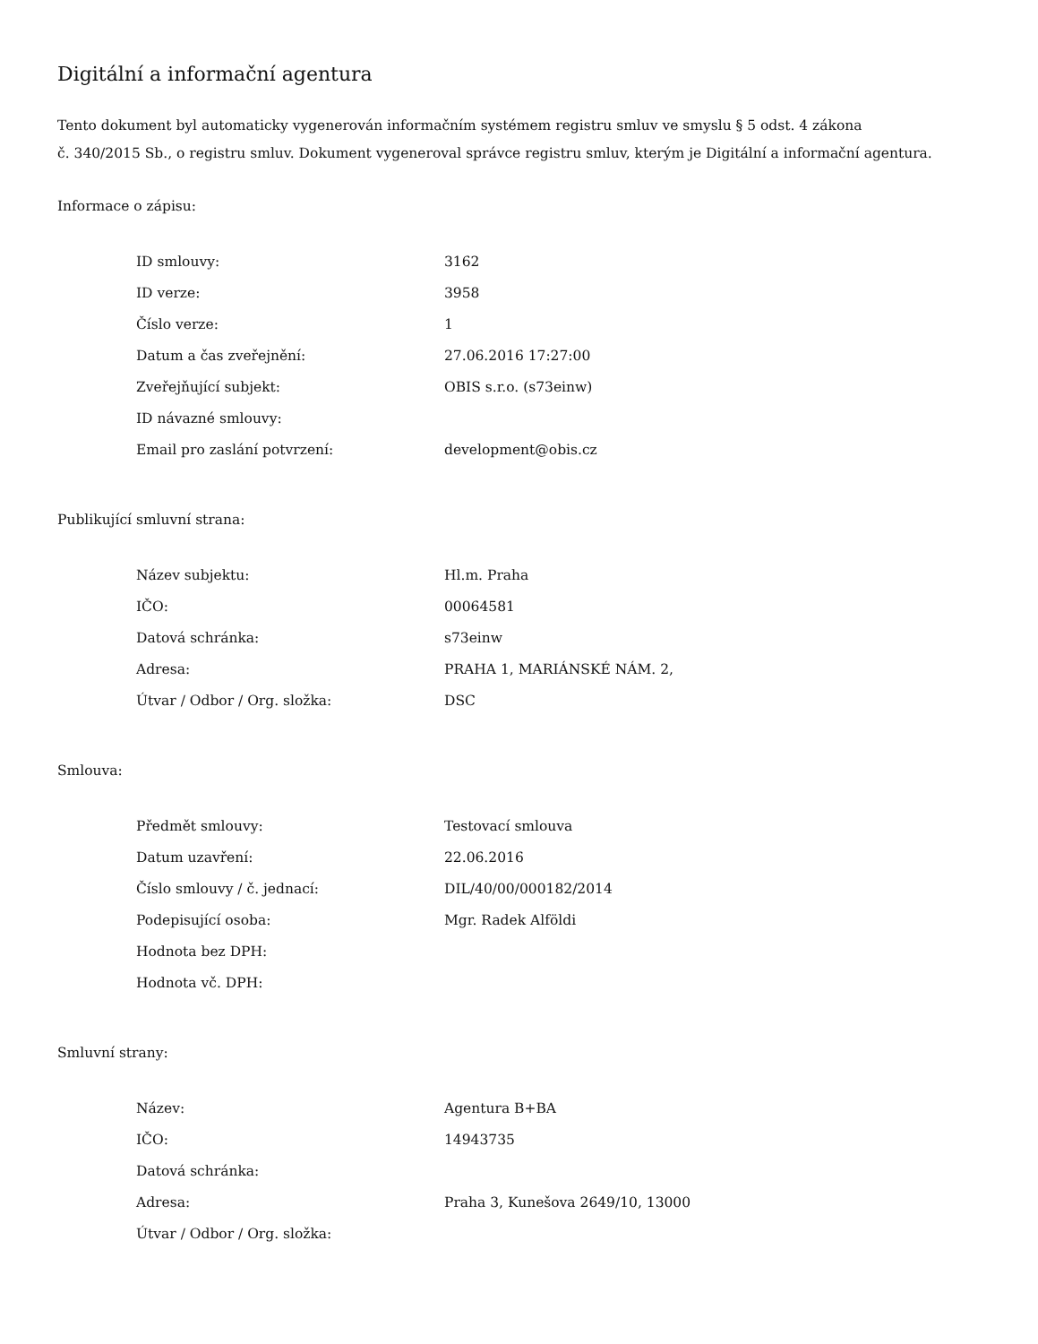Digitální a informační agentura
Tento dokument byl automaticky vygenerován informačním systémem registru smluv ve smyslu § 5 odst. 4 zákona
č. 340/2015 Sb., o registru smluv. Dokument vygeneroval správce registru smluv, kterým je Digitální a informační agentura.
Informace o zápisu:
| ID smlouvy: | 3162 |
| ID verze: | 3958 |
| Číslo verze: | 1 |
| Datum a čas zveřejnění: | 27.06.2016 17:27:00 |
| Zveřejňující subjekt: | OBIS s.r.o. (s73einw) |
| ID návazné smlouvy: | |
| Email pro zaslání potvrzení: | development@obis.cz |
Publikující smluvní strana:
| Název subjektu: | Hl.m. Praha |
| IČO: | 00064581 |
| Datová schránka: | s73einw |
| Adresa: | PRAHA 1, MARIÁNSKÉ NÁM. 2, |
| Útvar / Odbor / Org. složka: | DSC |
Smlouva:
| Předmět smlouvy: | Testovací smlouva |
| Datum uzavření: | 22.06.2016 |
| Číslo smlouvy / č. jednací: | DIL/40/00/000182/2014 |
| Podepisující osoba: | Mgr. Radek Alföldi |
| Hodnota bez DPH: | |
| Hodnota vč. DPH: | |
Smluvní strany:
| Název: | Agentura B+BA |
| IČO: | 14943735 |
| Datová schránka: | |
| Adresa: | Praha 3, Kunešova 2649/10, 13000 |
| Útvar / Odbor / Org. složka: | |